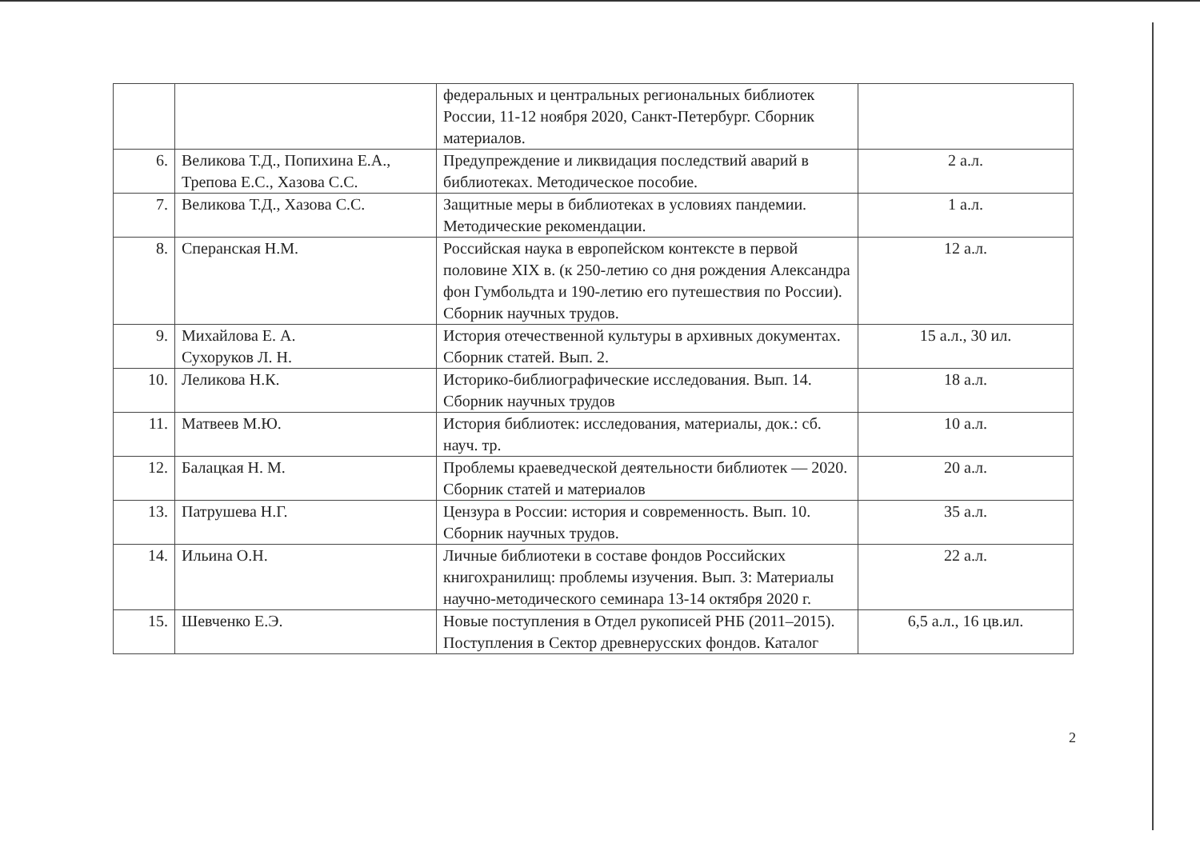| | | федеральных и центральных региональных библиотек России, 11-12 ноября 2020, Санкт-Петербург. Сборник материалов. | |
| 6. | Великова Т.Д., Попихина Е.А., Трепова Е.С., Хазова С.С. | Предупреждение и ликвидация последствий аварий в библиотеках. Методическое пособие. | 2 а.л. |
| 7. | Великова Т.Д., Хазова С.С. | Защитные меры в библиотеках в условиях пандемии. Методические рекомендации. | 1 а.л. |
| 8. | Сперанская Н.М. | Российская наука в европейском контексте в первой половине XIX в. (к 250-летию со дня рождения Александра фон Гумбольдта и 190-летию его путешествия по России). Сборник научных трудов. | 12 а.л. |
| 9. | Михайлова Е. А. Сухоруков Л. Н. | История отечественной культуры в архивных документах. Сборник статей. Вып. 2. | 15 а.л., 30 ил. |
| 10. | Леликова Н.К. | Историко-библиографические исследования. Вып. 14. Сборник научных трудов | 18 а.л. |
| 11. | Матвеев М.Ю. | История библиотек: исследования, материалы, док.: сб. науч. тр. | 10 а.л. |
| 12. | Балацкая Н. М. | Проблемы краеведческой деятельности библиотек — 2020. Сборник статей и материалов | 20 а.л. |
| 13. | Патрушева Н.Г. | Цензура в России: история и современность. Вып. 10. Сборник научных трудов. | 35 а.л. |
| 14. | Ильина О.Н. | Личные библиотеки в составе фондов Российских книгохранилищ: проблемы изучения. Вып. 3: Материалы научно-методического семинара 13-14 октября 2020 г. | 22 а.л. |
| 15. | Шевченко Е.Э. | Новые поступления в Отдел рукописей РНБ (2011–2015). Поступления в Сектор древнерусских фондов. Каталог | 6,5 а.л., 16 цв.ил. |
2